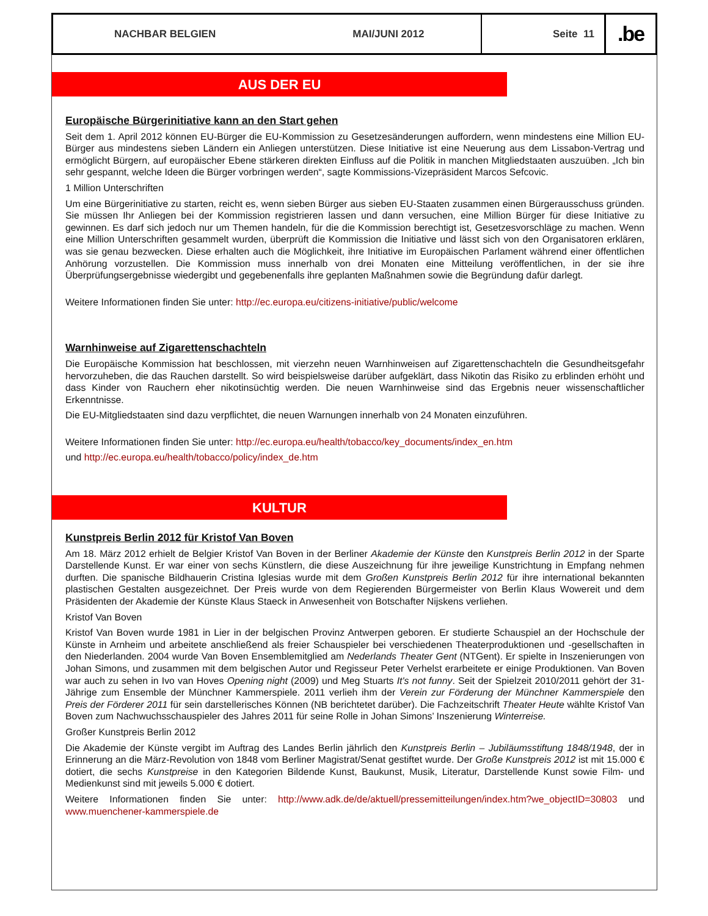NACHBAR BELGIEN MAI/JUNI 2012 Seite 11
.be
AUS DER EU
Europäische Bürgerinitiative kann an den Start gehen
Seit dem 1. April 2012 können EU-Bürger die EU-Kommission zu Gesetzesänderungen auffordern, wenn mindestens eine Million EU-Bürger aus mindestens sieben Ländern ein Anliegen unterstützen. Diese Initiative ist eine Neuerung aus dem Lissabon-Vertrag und ermöglicht Bürgern, auf europäischer Ebene stärkeren direkten Einfluss auf die Politik in manchen Mitgliedstaaten auszuüben. „Ich bin sehr gespannt, welche Ideen die Bürger vorbringen werden“, sagte Kommissions-Vizepräsident Marcos Sefcovic.
1 Million Unterschriften
Um eine Bürgerinitiative zu starten, reicht es, wenn sieben Bürger aus sieben EU-Staaten zusammen einen Bürgerausschuss gründen. Sie müssen Ihr Anliegen bei der Kommission registrieren lassen und dann versuchen, eine Million Bürger für diese Initiative zu gewinnen. Es darf sich jedoch nur um Themen handeln, für die die Kommission berechtigt ist, Gesetzesvorschläge zu machen. Wenn eine Million Unterschriften gesammelt wurden, überprüft die Kommission die Initiative und lässt sich von den Organisatoren erklären, was sie genau bezwecken. Diese erhalten auch die Möglichkeit, ihre Initiative im Europäischen Parlament während einer öffentlichen Anhörung vorzustellen. Die Kommission muss innerhalb von drei Monaten eine Mitteilung veröffentlichen, in der sie ihre Überprüfungsergebnisse wiedergibt und gegebenenfalls ihre geplanten Maßnahmen sowie die Begründung dafür darlegt.
Weitere Informationen finden Sie unter: http://ec.europa.eu/citizens-initiative/public/welcome
Warnhinweise auf Zigarettenschachteln
Die Europäische Kommission hat beschlossen, mit vierzehn neuen Warnhinweisen auf Zigarettenschachteln die Gesundheitsgefahr hervorzuheben, die das Rauchen darstellt. So wird beispielsweise darüber aufgeklärt, dass Nikotin das Risiko zu erblinden erhöht und dass Kinder von Rauchern eher nikotinsüchtig werden. Die neuen Warnhinweise sind das Ergebnis neuer wissenschaftlicher Erkenntnisse.
Die EU-Mitgliedstaaten sind dazu verpflichtet, die neuen Warnungen innerhalb von 24 Monaten einzuführen.
Weitere Informationen finden Sie unter: http://ec.europa.eu/health/tobacco/key_documents/index_en.htm
und http://ec.europa.eu/health/tobacco/policy/index_de.htm
KULTUR
Kunstpreis Berlin 2012 für Kristof Van Boven
Am 18. März 2012 erhielt de Belgier Kristof Van Boven in der Berliner Akademie der Künste den Kunstpreis Berlin 2012 in der Sparte Darstellende Kunst. Er war einer von sechs Künstlern, die diese Auszeichnung für ihre jeweilige Kunstrichtung in Empfang nehmen durften. Die spanische Bildhauerin Cristina Iglesias wurde mit dem Großen Kunstpreis Berlin 2012 für ihre international bekannten plastischen Gestalten ausgezeichnet. Der Preis wurde von dem Regierenden Bürgermeister von Berlin Klaus Wowereit und dem Präsidenten der Akademie der Künste Klaus Staeck in Anwesenheit von Botschafter Nijskens verliehen.
Kristof Van Boven
Kristof Van Boven wurde 1981 in Lier in der belgischen Provinz Antwerpen geboren. Er studierte Schauspiel an der Hochschule der Künste in Arnheim und arbeitete anschließend als freier Schauspieler bei verschiedenen Theaterproduktionen und -gesellschaften in den Niederlanden. 2004 wurde Van Boven Ensemblemitglied am Nederlands Theater Gent (NTGent). Er spielte in Inszenierungen von Johan Simons, und zusammen mit dem belgischen Autor und Regisseur Peter Verhelst erarbeitete er einige Produktionen. Van Boven war auch zu sehen in Ivo van Hoves Opening night (2009) und Meg Stuarts It's not funny. Seit der Spielzeit 2010/2011 gehört der 31-Jährige zum Ensemble der Münchner Kammerspiele. 2011 verlieh ihm der Verein zur Förderung der Münchner Kammerspiele den Preis der Förderer 2011 für sein darstellerisches Können (NB berichtetet darüber). Die Fachzeitschrift Theater Heute wählte Kristof Van Boven zum Nachwuchsschauspieler des Jahres 2011 für seine Rolle in Johan Simons’ Inszenierung Winterreise.
Großer Kunstpreis Berlin 2012
Die Akademie der Künste vergibt im Auftrag des Landes Berlin jährlich den Kunstpreis Berlin – Jubiläumsstiftung 1848/1948, der in Erinnerung an die März-Revolution von 1848 vom Berliner Magistrat/Senat gestiftet wurde. Der Große Kunstpreis 2012 ist mit 15.000 € dotiert, die sechs Kunstpreise in den Kategorien Bildende Kunst, Baukunst, Musik, Literatur, Darstellende Kunst sowie Film- und Medienkunst sind mit jeweils 5.000 € dotiert.
Weitere Informationen finden Sie unter: http://www.adk.de/de/aktuell/pressemitteilungen/index.htm?we_objectID=30803 und www.muenchener-kammerspiele.de